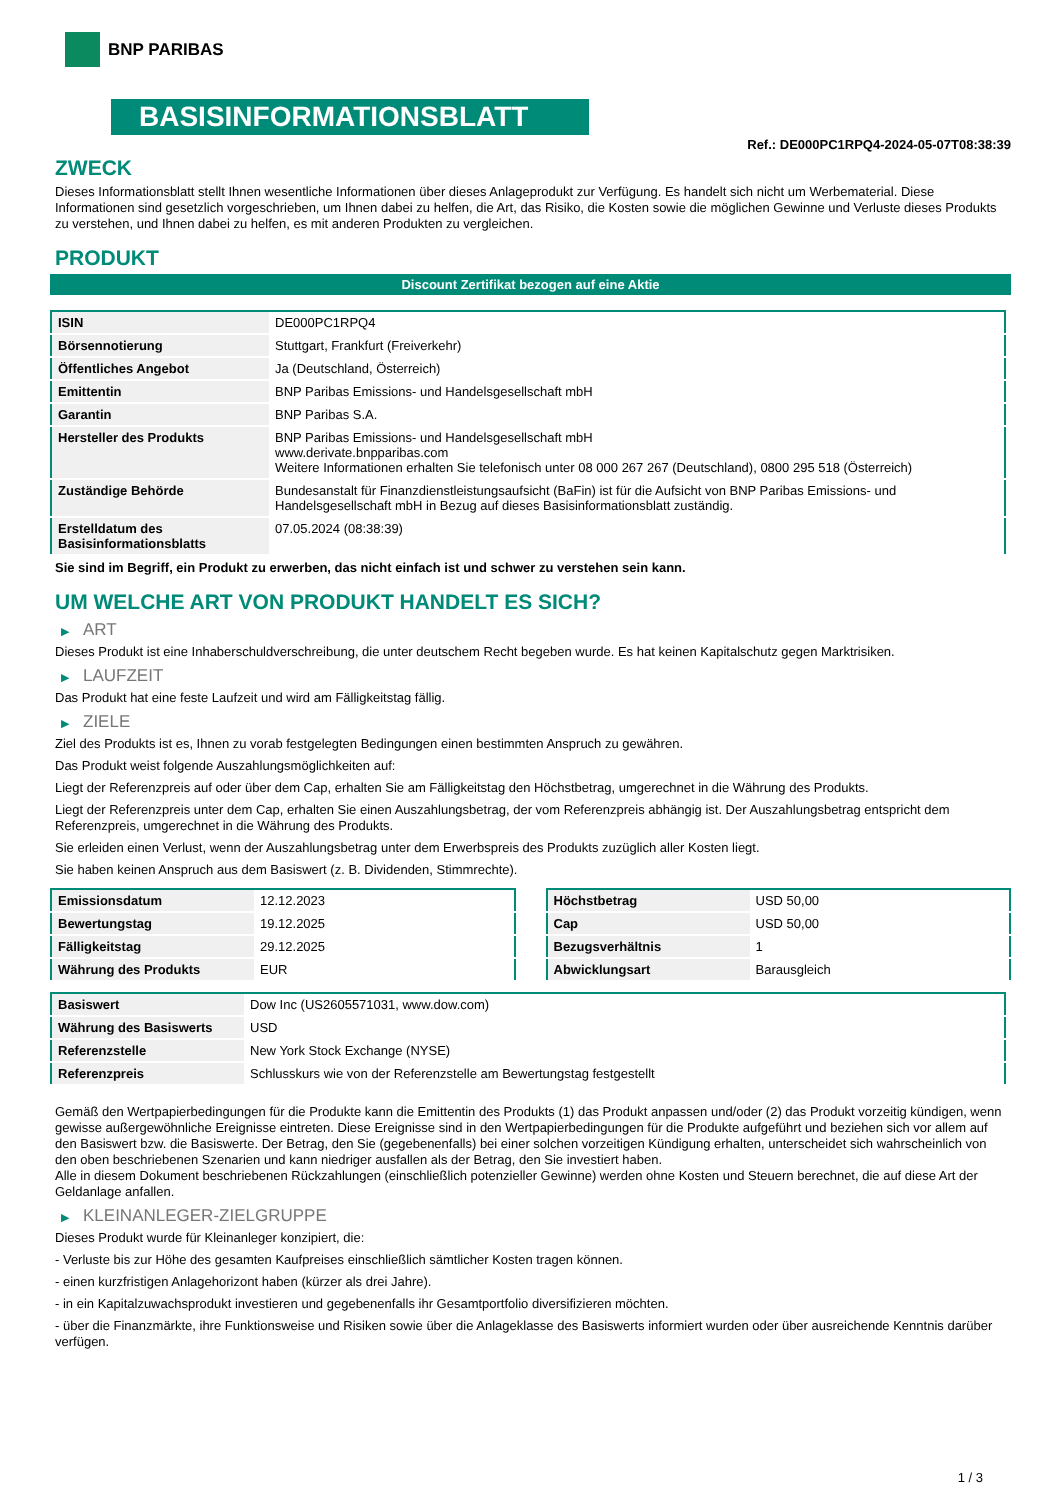BNP PARIBAS
BASISINFORMATIONSBLATT
Ref.: DE000PC1RPQ4-2024-05-07T08:38:39
ZWECK
Dieses Informationsblatt stellt Ihnen wesentliche Informationen über dieses Anlageprodukt zur Verfügung. Es handelt sich nicht um Werbematerial. Diese Informationen sind gesetzlich vorgeschrieben, um Ihnen dabei zu helfen, die Art, das Risiko, die Kosten sowie die möglichen Gewinne und Verluste dieses Produkts zu verstehen, und Ihnen dabei zu helfen, es mit anderen Produkten zu vergleichen.
PRODUKT
Discount Zertifikat bezogen auf eine Aktie
| ISIN | DE000PC1RPQ4 |
| Börsennotierung | Stuttgart, Frankfurt (Freiverkehr) |
| Öffentliches Angebot | Ja (Deutschland, Österreich) |
| Emittentin | BNP Paribas Emissions- und Handelsgesellschaft mbH |
| Garantin | BNP Paribas S.A. |
| Hersteller des Produkts | BNP Paribas Emissions- und Handelsgesellschaft mbH www.derivate.bnpparibas.com Weitere Informationen erhalten Sie telefonisch unter 08 000 267 267 (Deutschland), 0800 295 518 (Österreich) |
| Zuständige Behörde | Bundesanstalt für Finanzdienstleistungsaufsicht (BaFin) ist für die Aufsicht von BNP Paribas Emissions- und Handelsgesellschaft mbH in Bezug auf dieses Basisinformationsblatt zuständig. |
| Erstelldatum des Basisinformationsblatts | 07.05.2024 (08:38:39) |
Sie sind im Begriff, ein Produkt zu erwerben, das nicht einfach ist und schwer zu verstehen sein kann.
UM WELCHE ART VON PRODUKT HANDELT ES SICH?
▶ ART
Dieses Produkt ist eine Inhaberschuldverschreibung, die unter deutschem Recht begeben wurde. Es hat keinen Kapitalschutz gegen Marktrisiken.
▶ LAUFZEIT
Das Produkt hat eine feste Laufzeit und wird am Fälligkeitstag fällig.
▶ ZIELE
Ziel des Produkts ist es, Ihnen zu vorab festgelegten Bedingungen einen bestimmten Anspruch zu gewähren.
Das Produkt weist folgende Auszahlungsmöglichkeiten auf:
Liegt der Referenzpreis auf oder über dem Cap, erhalten Sie am Fälligkeitstag den Höchstbetrag, umgerechnet in die Währung des Produkts.
Liegt der Referenzpreis unter dem Cap, erhalten Sie einen Auszahlungsbetrag, der vom Referenzpreis abhängig ist. Der Auszahlungsbetrag entspricht dem Referenzpreis, umgerechnet in die Währung des Produkts.
Sie erleiden einen Verlust, wenn der Auszahlungsbetrag unter dem Erwerbspreis des Produkts zuzüglich aller Kosten liegt.
Sie haben keinen Anspruch aus dem Basiswert (z. B. Dividenden, Stimmrechte).
| Emissionsdatum | 12.12.2023 |
| Bewertungstag | 19.12.2025 |
| Fälligkeitstag | 29.12.2025 |
| Währung des Produkts | EUR |
| Höchstbetrag | USD 50,00 |
| Cap | USD 50,00 |
| Bezugsverhältnis | 1 |
| Abwicklungsart | Barausgleich |
| Basiswert | Dow Inc (US2605571031, www.dow.com) |
| Währung des Basiswerts | USD |
| Referenzstelle | New York Stock Exchange (NYSE) |
| Referenzpreis | Schlusskurs wie von der Referenzstelle am Bewertungstag festgestellt |
Gemäß den Wertpapierbedingungen für die Produkte kann die Emittentin des Produkts (1) das Produkt anpassen und/oder (2) das Produkt vorzeitig kündigen, wenn gewisse außergewöhnliche Ereignisse eintreten. Diese Ereignisse sind in den Wertpapierbedingungen für die Produkte aufgeführt und beziehen sich vor allem auf den Basiswert bzw. die Basiswerte. Der Betrag, den Sie (gegebenenfalls) bei einer solchen vorzeitigen Kündigung erhalten, unterscheidet sich wahrscheinlich von den oben beschriebenen Szenarien und kann niedriger ausfallen als der Betrag, den Sie investiert haben.
Alle in diesem Dokument beschriebenen Rückzahlungen (einschließlich potenzieller Gewinne) werden ohne Kosten und Steuern berechnet, die auf diese Art der Geldanlage anfallen.
▶ KLEINANLEGER-ZIELGRUPPE
Dieses Produkt wurde für Kleinanleger konzipiert, die:
- Verluste bis zur Höhe des gesamten Kaufpreises einschließlich sämtlicher Kosten tragen können.
- einen kurzfristigen Anlagehorizont haben (kürzer als drei Jahre).
- in ein Kapitalzuwachsprodukt investieren und gegebenenfalls ihr Gesamtportfolio diversifizieren möchten.
- über die Finanzmärkte, ihre Funktionsweise und Risiken sowie über die Anlageklasse des Basiswerts informiert wurden oder über ausreichende Kenntnis darüber verfügen.
1 / 3